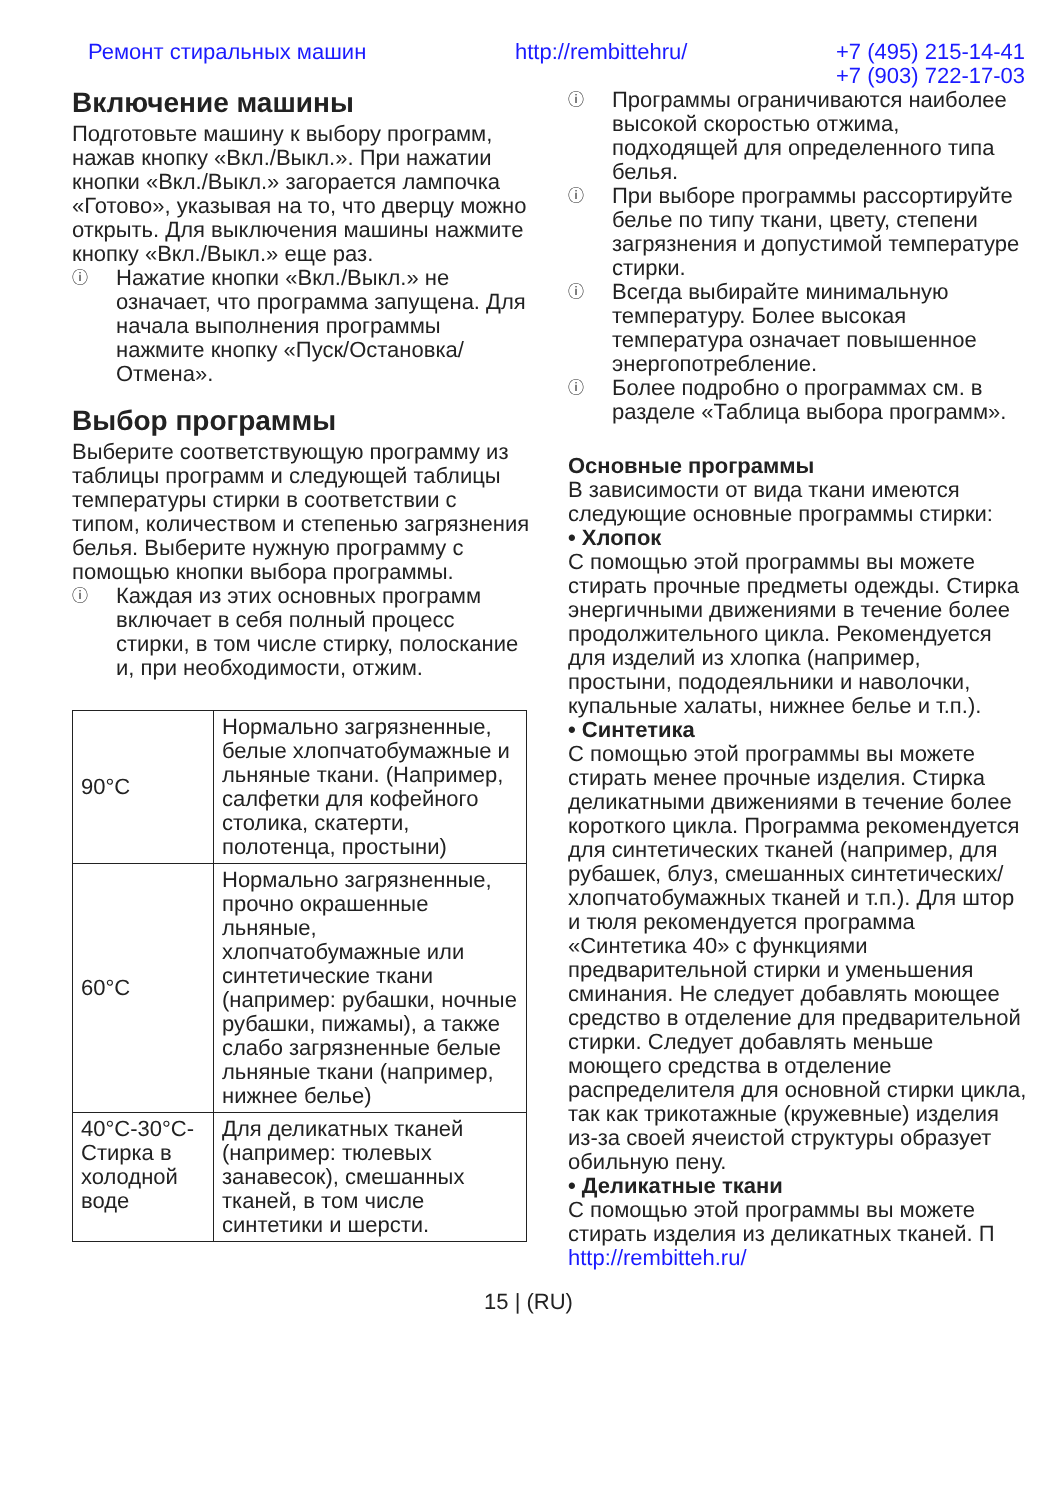Ремонт стиральных машин http://rembittehru/ +7 (495) 215-14-41
+7 (903) 722-17-03
Включение машины
Подготовьте машину к выбору программ, нажав кнопку «Вкл./Выкл.». При нажатии кнопки «Вкл./Выкл.» загорается лампочка «Готово», указывая на то, что дверцу можно открыть. Для выключения машины нажмите кнопку «Вкл./Выкл.» еще раз.
ⓘ Нажатие кнопки «Вкл./Выкл.» не означает, что программа запущена. Для начала выполнения программы нажмите кнопку «Пуск/Остановка/Отмена».
Выбор программы
Выберите соответствующую программу из таблицы программ и следующей таблицы температуры стирки в соответствии с типом, количеством и степенью загрязнения белья. Выберите нужную программу с помощью кнопки выбора программы.
ⓘ Каждая из этих основных программ включает в себя полный процесс стирки, в том числе стирку, полоскание и, при необходимости, отжим.
| 90°C | Нормально загрязненные, белые хлопчатобумажные и льняные ткани. (Например, салфетки для кофейного столика, скатерти, полотенца, простыни) |
| 60°C | Нормально загрязненные, прочно окрашенные льняные, хлопчатобумажные или синтетические ткани (например: рубашки, ночные рубашки, пижамы), а также слабо загрязненные белые льняные ткани (например, нижнее белье) |
| 40°C-30°C-Стирка в холодной воде | Для деликатных тканей (например: тюлевых занавесок), смешанных тканей, в том числе синтетики и шерсти. |
ⓘ Программы ограничиваются наиболее высокой скоростью отжима, подходящей для определенного типа белья.
ⓘ При выборе программы рассортируйте белье по типу ткани, цвету, степени загрязнения и допустимой температуре стирки.
ⓘ Всегда выбирайте минимальную температуру. Более высокая температура означает повышенное энергопотребление.
ⓘ Более подробно о программах см. в разделе «Таблица выбора программ».
Основные программы
В зависимости от вида ткани имеются следующие основные программы стирки:
• Хлопок
С помощью этой программы вы можете стирать прочные предметы одежды. Стирка энергичными движениями в течение более продолжительного цикла. Рекомендуется для изделий из хлопка (например, простыни, пододеяльники и наволочки, купальные халаты, нижнее белье и т.п.).
• Синтетика
С помощью этой программы вы можете стирать менее прочные изделия. Стирка деликатными движениями в течение более короткого цикла. Программа рекомендуется для синтетических тканей (например, для рубашек, блуз, смешанных синтетических/хлопчатобумажных тканей и т.п.). Для штор и тюля рекомендуется программа «Синтетика 40» с функциями предварительной стирки и уменьшения сминания. Не следует добавлять моющее средство в отделение для предварительной стирки. Следует добавлять меньше моющего средства в отделение распределителя для основной стирки цикла, так как трикотажные (кружевные) изделия из-за своей ячеистой структуры образует обильную пену.
• Деликатные ткани
С помощью этой программы вы можете стирать изделия из деликатных тканей. П http://rembitteh.ru/
15 | (RU)